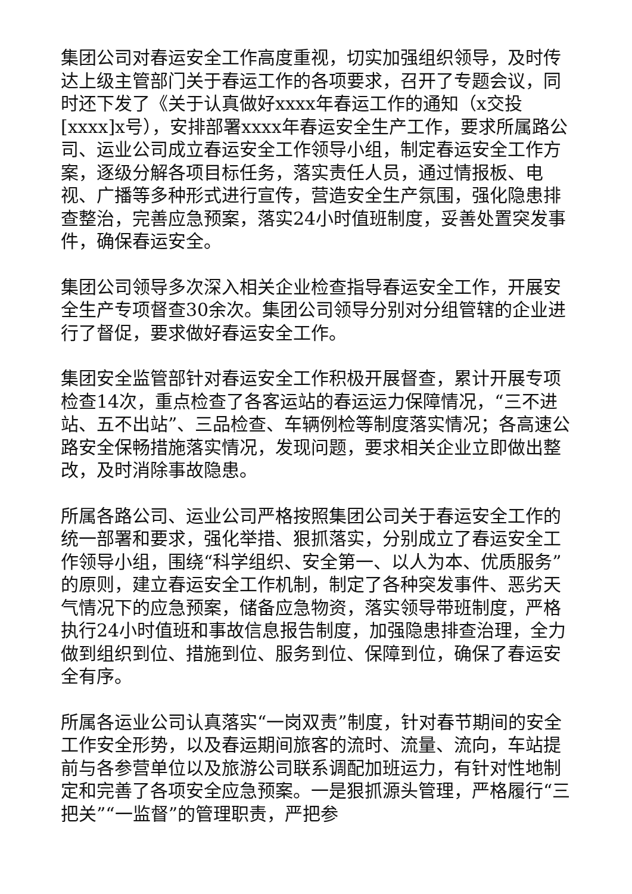集团公司对春运安全工作高度重视，切实加强组织领导，及时传达上级主管部门关于春运工作的各项要求，召开了专题会议，同时还下发了《关于认真做好xxxx年春运工作的通知​（x交投[xxxx]x号），安排部署xxxx年春运安全生产工作，要求所属路公司、运业公司成立春运安全工作领导小组，制定春运安全工作方案，逐级分解各项目标任务，落实责任人员，通过情报板、电视、广播等多种形式进行宣传，营造安全生产氛围，强化隐患排查整治，完善应急预案，落实24小时值班制度，妥善处置突发事件，确保春运安全。
集团公司领导多次深入相关企业检查指导春运安全工作，开展安全生产专项督查30余次。集团公司领导分别对分组管辖的企业进行了督促，要求做好春运安全工作。
集团安全监管部针对春运安全工作积极开展督查，累计开展专项检查14次，重点检查了各客运站的春运运力保障情况，“三不进站、五不出站”、三品检查、车辆例检等制度落实情况；各高速公路安全保畅措施落实情况，发现问题，要求相关企业立即做出整改，及时消除事故隐患。
所属各路公司、运业公司严格按照集团公司关于春运安全工作的统一部署和要求，强化举措、狠抓落实，分别成立了春运安全工作领导小组，围绕“科学组织、安全第一、以人为本、优质服务”的原则，建立春运安全工作机制，制定了各种突发事件、恶劣天气情况下的应急预案，储备应急物资，落实领导带班制度，严格执行24小时值班和事故信息报告制度，加强隐患排查治理，全力做到组织到位、措施到位、服务到位、保障到位，确保了春运安全有序。
所属各运业公司认真落实“一岗双责”制度，针对春节期间的安全工作安全形势，以及春运期间旅客的流时、流量、流向，车站提前与各参营单位以及旅游公司联系调配加班运力，有针对性地制定和完善了各项安全应急预案。一是狠抓源头管理，严格履行“三把关”“一监督”的管理职责，严把参